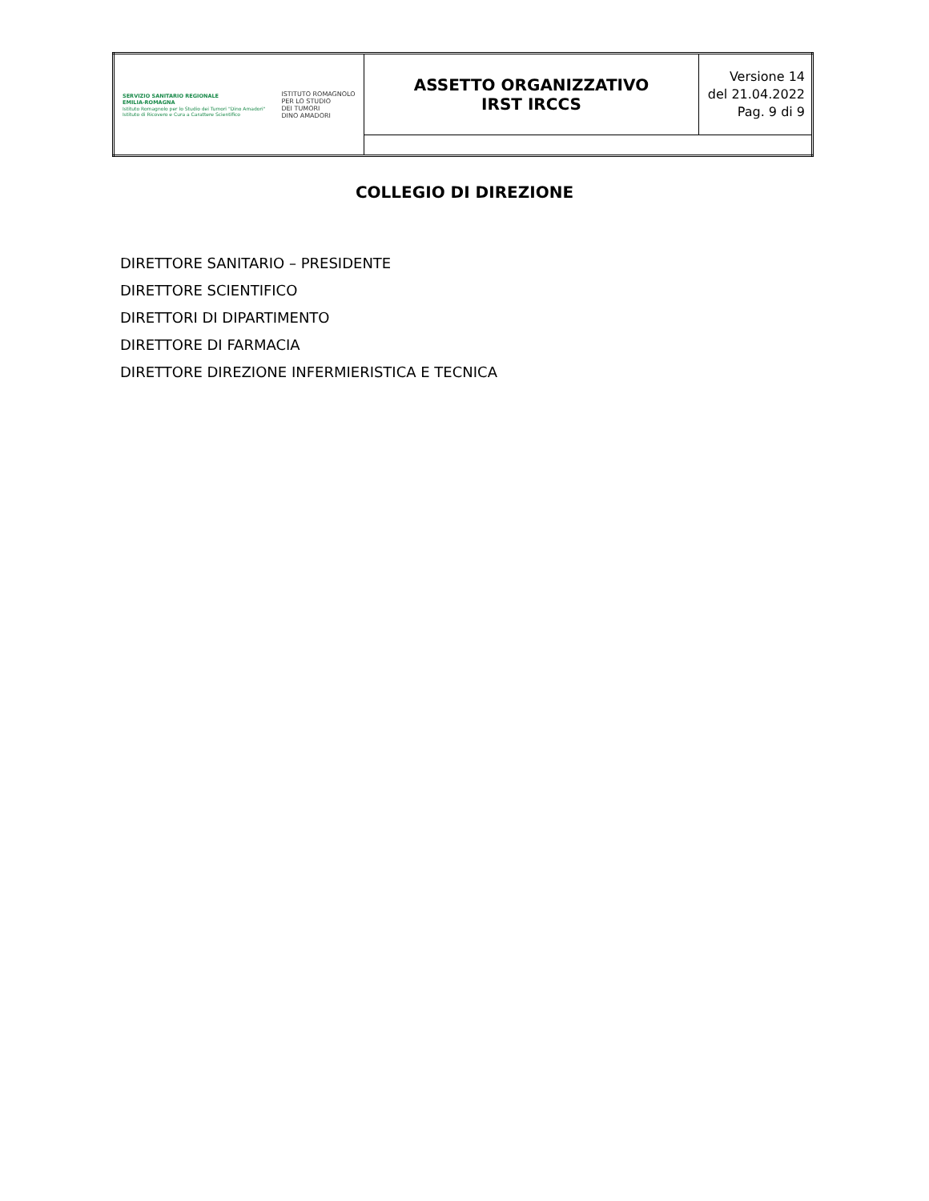| SERVIZIO SANITARIO REGIONALE EMILIA-ROMAGNA Istituto Romagnolo per lo Studio dei Tumori "Dino Amadori" Istituto di Ricovero e Cura a Carattere Scientifico ISTITUTO ROMAGNOLO PER LO STUDIO DEI TUMORI DINO AMADORI | ASSETTO ORGANIZZATIVO IRST IRCCS | Versione 14 del 21.04.2022 Pag. 9 di 9 |
COLLEGIO DI DIREZIONE
DIRETTORE SANITARIO – PRESIDENTE
DIRETTORE SCIENTIFICO
DIRETTORI DI DIPARTIMENTO
DIRETTORE DI FARMACIA
DIRETTORE DIREZIONE INFERMIERISTICA E TECNICA